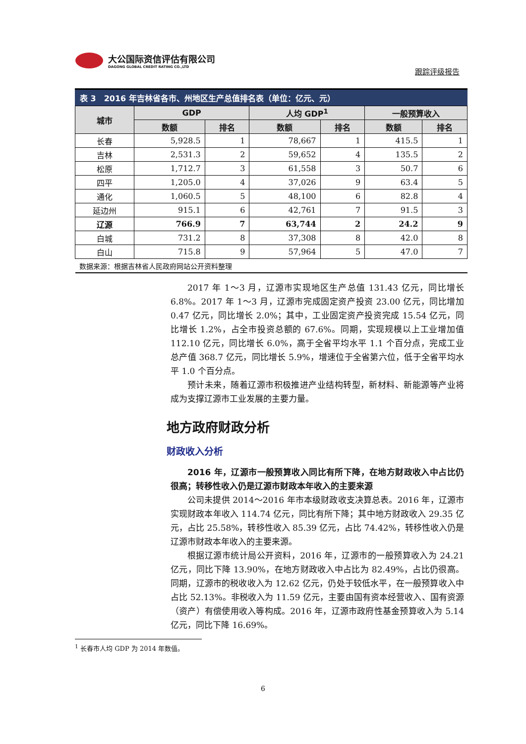大公国际资信评估有限公司
DAGONG GLOBAL CREDIT RATING CO.,LTD
跟踪评级报告
表 3 2016 年吉林省各市、州地区生产总值排名表（单位：亿元、元）
| 城市 | GDP | | 人均 GDP<sup>1</sup> | | 一般预算收入 | |
| --- | --- | --- | --- | --- | --- | --- |
| | 数额 | 排名 | 数额 | 排名 | 数额 | 排名 |
| 长春 | 5,928.5 | 1 | 78,667 | 1 | 415.5 | 1 |
| 吉林 | 2,531.3 | 2 | 59,652 | 4 | 135.5 | 2 |
| 松原 | 1,712.7 | 3 | 61,558 | 3 | 50.7 | 6 |
| 四平 | 1,205.0 | 4 | 37,026 | 9 | 63.4 | 5 |
| 通化 | 1,060.5 | 5 | 48,100 | 6 | 82.8 | 4 |
| 延边州 | 915.1 | 6 | 42,761 | 7 | 91.5 | 3 |
| 辽源 | 766.9 | 7 | 63,744 | 2 | 24.2 | 9 |
| 白城 | 731.2 | 8 | 37,308 | 8 | 42.0 | 8 |
| 白山 | 715.8 | 9 | 57,964 | 5 | 47.0 | 7 |
| 数据来源：根据吉林省人民政府网站公开资料整理 | | | | | | |
2017 年 1～3 月，辽源市实现地区生产总值 131.43 亿元，同比增长 6.8%。2017 年 1～3 月，辽源市完成固定资产投资 23.00 亿元，同比增加 0.47 亿元，同比增长 2.0%；其中，工业固定资产投资完成 15.54 亿元，同比增长 1.2%，占全市投资总额的 67.6%。同期，实现规模以上工业增加值 112.10 亿元，同比增长 6.0%，高于全省平均水平 1.1 个百分点，完成工业总产值 368.7 亿元，同比增长 5.9%，增速位于全省第六位，低于全省平均水平 1.0 个百分点。
预计未来，随着辽源市积极推进产业结构转型，新材料、新能源等产业将成为支撑辽源市工业发展的主要力量。
地方政府财政分析
财政收入分析
2016 年，辽源市一般预算收入同比有所下降，在地方财政收入中占比仍很高；转移性收入仍是辽源市财政本年收入的主要来源
公司未提供 2014～2016 年市本级财政收支决算总表。2016 年，辽源市实现财政本年收入 114.74 亿元，同比有所下降；其中地方财政收入 29.35 亿元，占比 25.58%，转移性收入 85.39 亿元，占比 74.42%，转移性收入仍是辽源市财政本年收入的主要来源。
根据辽源市统计局公开资料，2016 年，辽源市的一般预算收入为 24.21 亿元，同比下降 13.90%，在地方财政收入中占比为 82.49%，占比仍很高。同期，辽源市的税收收入为 12.62 亿元，仍处于较低水平，在一般预算收入中占比 52.13%。非税收入为 11.59 亿元，主要由国有资本经营收入、国有资源（资产）有偿使用收入等构成。2016 年，辽源市政府性基金预算收入为 5.14 亿元，同比下降 16.69%。
<sup>1</sup> 长春市人均 GDP 为 2014 年数值。
6